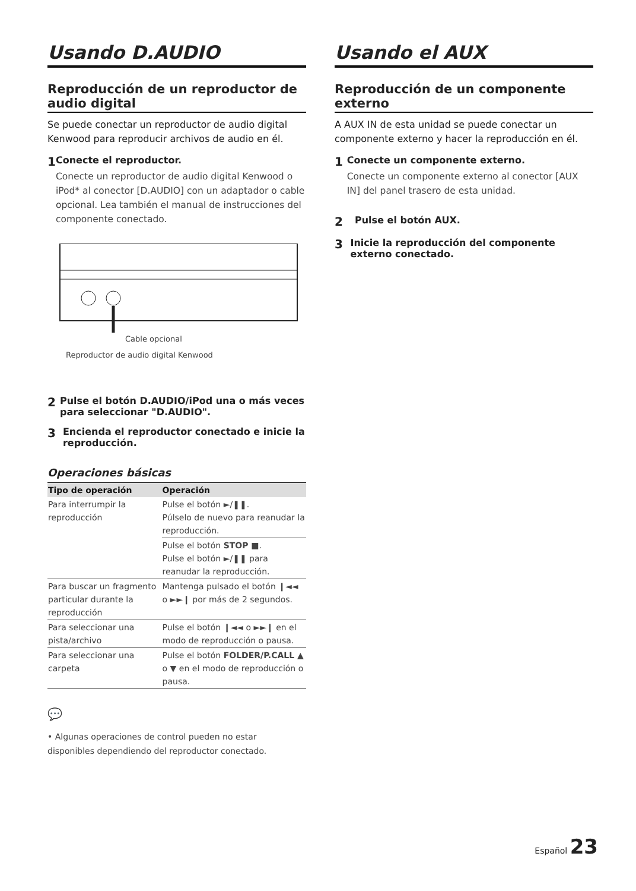Usando D.AUDIO
Reproducción de un reproductor de audio digital
Se puede conectar un reproductor de audio digital Kenwood para reproducir archivos de audio en él.
1
Conecte el reproductor.
Conecte un reproductor de audio digital Kenwood o iPod* al conector [D.AUDIO] con un adaptador o cable opcional. Lea también el manual de instrucciones del componente conectado.
Cable opcional
Reproductor de audio digital Kenwood
2
Pulse el botón D.AUDIO/iPod una o más veces para seleccionar "D.AUDIO".
3
Encienda el reproductor conectado e inicie la reproducción.
Operaciones básicas
| Tipo de operación | Operación |
| --- | --- |
| Para interrumpir la reproducción | Pulse el botón ►/❚❚. Púlselo de nuevo para reanudar la reproducción. |
| | Pulse el botón STOP ■ . Pulse el botón ►/❚❚ para reanudar la reproducción. |
| Para buscar un fragmento particular durante la reproducción | Mantenga pulsado el botón ❙◄◄ o ►►❙ por más de 2 segundos. |
| Para seleccionar una pista/archivo | Pulse el botón ❙◄◄ o ►►❙ en el modo de reproducción o pausa. |
| Para seleccionar una carpeta | Pulse el botón FOLDER/P.CALL ▲ o ▼ en el modo de reproducción o pausa. |
💬
• Algunas operaciones de control pueden no estar disponibles dependiendo del reproductor conectado.
Usando el AUX
Reproducción de un componente externo
A AUX IN de esta unidad se puede conectar un componente externo y hacer la reproducción en él.
1
Conecte un componente externo.
Conecte un componente externo al conector [AUX IN] del panel trasero de esta unidad.
2
Pulse el botón AUX.
3
Inicie la reproducción del componente externo conectado.
Español 23